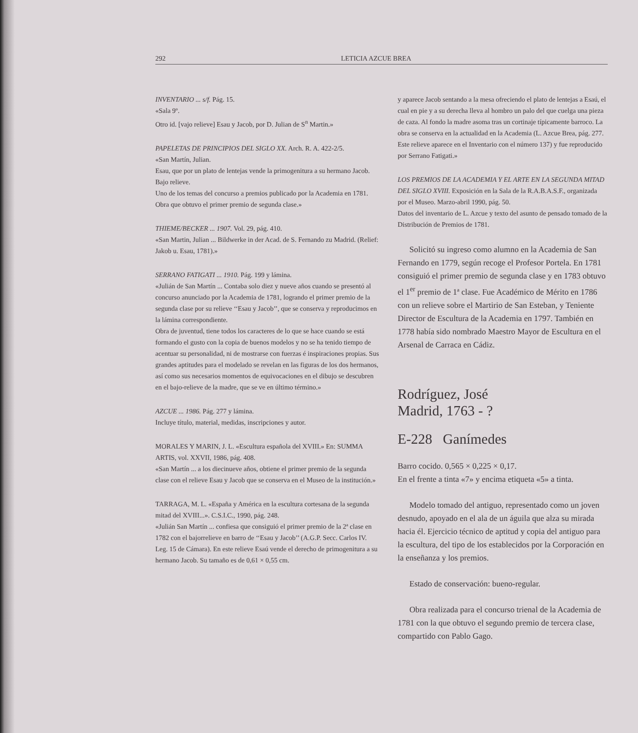292 LETICIA AZCUE BREA
INVENTARIO ... s/f. Pág. 15.
«Sala 9º.
Otro id. [vajo relieve] Esau y Jacob, por D. Julian de S<sup>n</sup> Martin.»
PAPELETAS DE PRINCIPIOS DEL SIGLO XX. Arch. R. A. 422-2/5.
«San Martín, Julian.
Esau, que por un plato de lentejas vende la primogenitura a su hermano Jacob.
Bajo relieve.
Uno de los temas del concurso a premios publicado por la Academia en 1781.
Obra que obtuvo el primer premio de segunda clase.»
THIEME/BECKER ... 1907. Vol. 29, pág. 410.
«San Martin, Julian ... Bildwerke in der Acad. de S. Fernando zu Madrid. (Relief: Jakob u. Esau, 1781).»
SERRANO FATIGATI ... 1910. Pág. 199 y lámina.
«Julián de San Martín ... Contaba solo diez y nueve años cuando se presentó al concurso anunciado por la Academia de 1781, logrando el primer premio de la segunda clase por su relieve ‘‘Esau y Jacob’’, que se conserva y reproducimos en la lámina correspondiente.
Obra de juventud, tiene todos los caracteres de lo que se hace cuando se está formando el gusto con la copia de buenos modelos y no se ha tenido tiempo de acentuar su personalidad, ni de mostrarse con fuerzas é inspiraciones propias. Sus grandes aptitudes para el modelado se revelan en las figuras de los dos hermanos, así como sus necesarios momentos de equivocaciones en el dibujo se descubren en el bajo-relieve de la madre, que se ve en último término.»
AZCUE ... 1986. Pág. 277 y lámina.
Incluye título, material, medidas, inscripciones y autor.
MORALES Y MARIN, J. L. «Escultura española del XVIII.» En: SUMMA ARTIS, vol. XXVII, 1986, pág. 408.
«San Martín ... a los diecinueve años, obtiene el primer premio de la segunda clase con el relieve Esau y Jacob que se conserva en el Museo de la institución.»
TARRAGA, M. L. «España y América en la escultura cortesana de la segunda mitad del XVIII...». C.S.I.C., 1990, pág. 248.
«Julián San Martín ... confiesa que consiguió el primer premio de la 2ª clase en 1782 con el bajorrelieve en barro de ‘‘Esau y Jacob’’ (A.G.P. Secc. Carlos IV. Leg. 15 de Cámara). En este relieve Esaú vende el derecho de primogenitura a su hermano Jacob. Su tamaño es de 0,61 × 0,55 cm.
y aparece Jacob sentando a la mesa ofreciendo el plato de lentejas a Esaú, el cual en pie y a su derecha lleva al hombro un palo del que cuelga una pieza de caza. Al fondo la madre asoma tras un cortinaje típicamente barroco. La obra se conserva en la actualidad en la Academia (L. Azcue Brea, pág. 277. Este relieve aparece en el Inventario con el número 137) y fue reproducido por Serrano Fatigati.»
LOS PREMIOS DE LA ACADEMIA Y EL ARTE EN LA SEGUNDA MITAD DEL SIGLO XVIII. Exposición en la Sala de la R.A.B.A.S.F., organizada por el Museo. Marzo-abril 1990, pág. 50.
Datos del inventario de L. Azcue y texto del asunto de pensado tomado de la Distribución de Premios de 1781.
Solicitó su ingreso como alumno en la Academia de San Fernando en 1779, según recoge el Profesor Portela. En 1781 consiguió el primer premio de segunda clase y en 1783 obtuvo el 1<sup>er</sup> premio de 1ª clase. Fue Académico de Mérito en 1786 con un relieve sobre el Martirio de San Esteban, y Teniente Director de Escultura de la Academia en 1797. También en 1778 había sido nombrado Maestro Mayor de Escultura en el Arsenal de Carraca en Cádiz.
Rodríguez, José
Madrid, 1763 - ?
E-228 Ganímedes
Barro cocido. 0,565 × 0,225 × 0,17.
En el frente a tinta «7» y encima etiqueta «5» a tinta.
Modelo tomado del antiguo, representado como un joven desnudo, apoyado en el ala de un águila que alza su mirada hacia él. Ejercicio técnico de aptitud y copia del antiguo para la escultura, del tipo de los establecidos por la Corporación en la enseñanza y los premios.
Estado de conservación: bueno-regular.
Obra realizada para el concurso trienal de la Academia de 1781 con la que obtuvo el segundo premio de tercera clase, compartido con Pablo Gago.